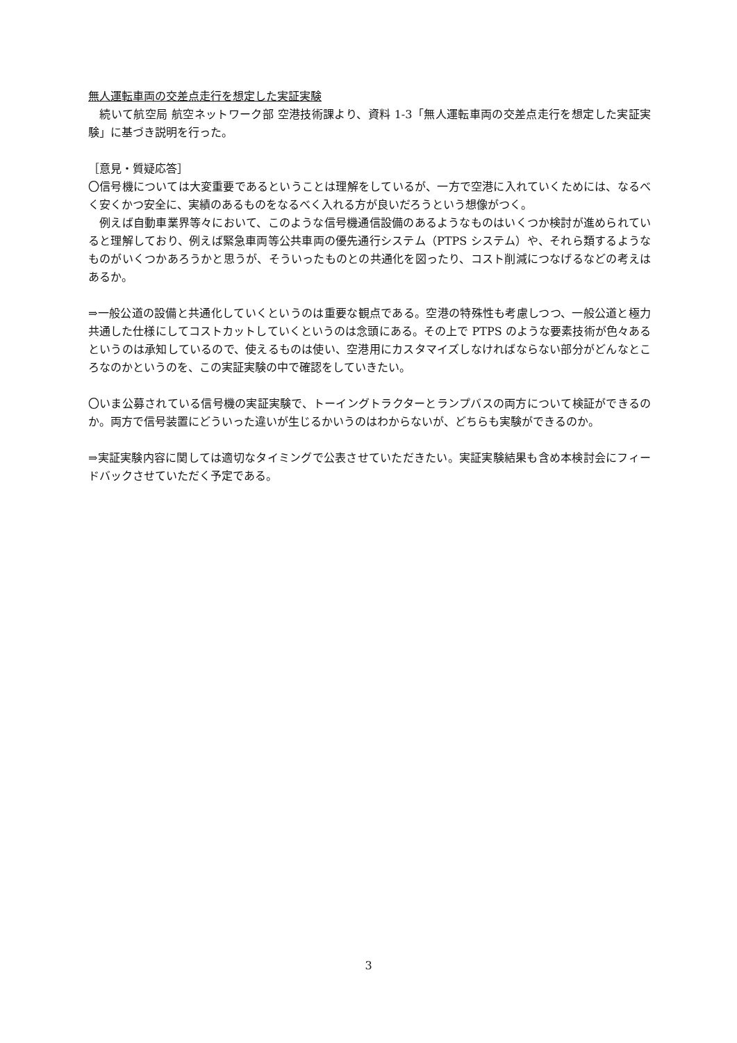無人運転車両の交差点走行を想定した実証実験
　続いて航空局 航空ネットワーク部 空港技術課より、資料 1-3「無人運転車両の交差点走行を想定した実証実験」に基づき説明を行った。
［意見・質疑応答］
〇信号機については大変重要であるということは理解をしているが、一方で空港に入れていくためには、なるべく安くかつ安全に、実績のあるものをなるべく入れる方が良いだろうという想像がつく。
　例えば自動車業界等々において、このような信号機通信設備のあるようなものはいくつか検討が進められていると理解しており、例えば緊急車両等公共車両の優先通行システム（PTPS システム）や、それら類するようなものがいくつかあろうかと思うが、そういったものとの共通化を図ったり、コスト削減につなげるなどの考えはあるか。
⇒一般公道の設備と共通化していくというのは重要な観点である。空港の特殊性も考慮しつつ、一般公道と極力共通した仕様にしてコストカットしていくというのは念頭にある。その上で PTPS のような要素技術が色々あるというのは承知しているので、使えるものは使い、空港用にカスタマイズしなければならない部分がどんなところなのかというのを、この実証実験の中で確認をしていきたい。
〇いま公募されている信号機の実証実験で、トーイングトラクターとランプバスの両方について検証ができるのか。両方で信号装置にどういった違いが生じるかいうのはわからないが、どちらも実験ができるのか。
⇒実証実験内容に関しては適切なタイミングで公表させていただきたい。実証実験結果も含め本検討会にフィードバックさせていただく予定である。
3